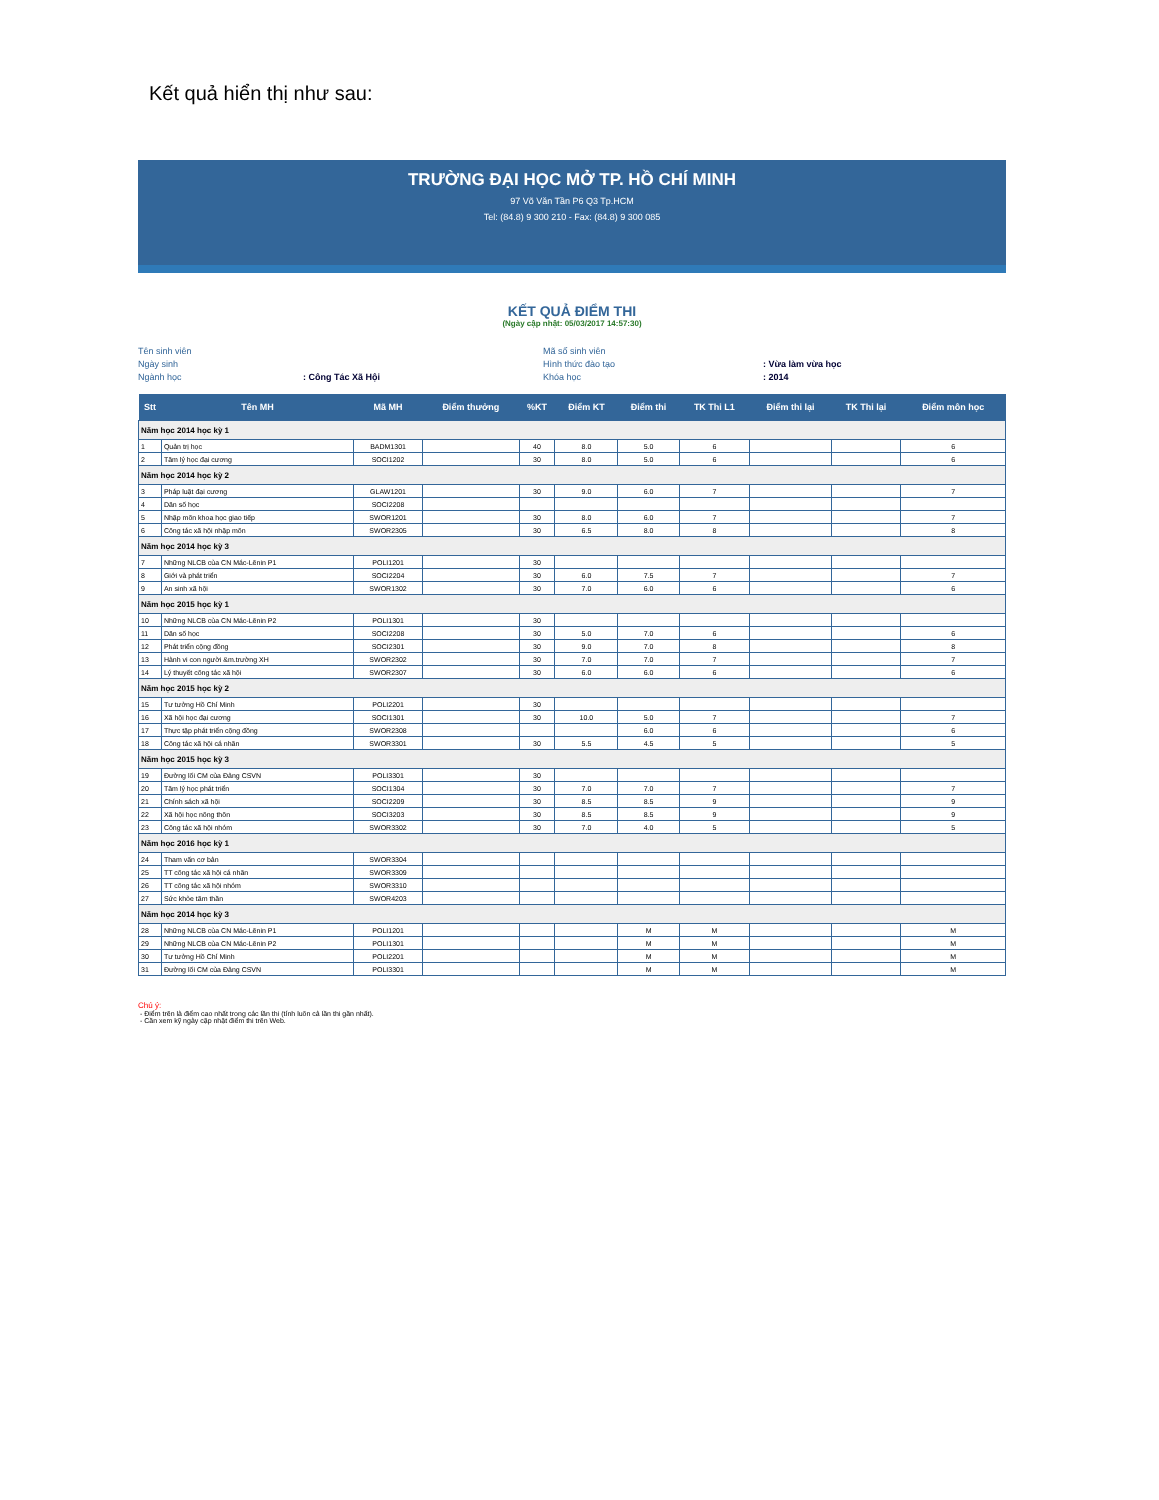Kết quả hiển thị như sau:
TRƯỜNG ĐẠI HỌC MỞ TP. HỒ CHÍ MINH
97 Võ Văn Tần P6 Q3 Tp.HCM
Tel: (84.8) 9 300 210 - Fax: (84.8) 9 300 085
KẾT QUẢ ĐIỂM THI
(Ngày cập nhật: 05/03/2017 14:57:30)
Tên sinh viên
Mã số sinh viên
Ngày sinh
Hình thức đào tạo
: Vừa làm vừa học
Ngành học
: Công Tác Xã Hội
Khóa học
: 2014
| Stt | Tên MH | Mã MH | Điểm thưởng | %KT | Điểm KT | Điểm thi | TK Thi L1 | Điểm thi lại | TK Thi lại | Điểm môn học |
| --- | --- | --- | --- | --- | --- | --- | --- | --- | --- | --- |
| Năm học 2014 học kỳ 1 | | | | | | | | | | |
| 1 | Quản trị học | BADM1301 | | 40 | 8.0 | 5.0 | 6 | | | 6 |
| 2 | Tâm lý học đại cương | SOCI1202 | | 30 | 8.0 | 5.0 | 6 | | | 6 |
| Năm học 2014 học kỳ 2 | | | | | | | | | | |
| 3 | Pháp luật đại cương | GLAW1201 | | 30 | 9.0 | 6.0 | 7 | | | 7 |
| 4 | Dân số học | SOCI2208 | | | | | | | | |
| 5 | Nhập môn khoa học giao tiếp | SWOR1201 | | 30 | 8.0 | 6.0 | 7 | | | 7 |
| 6 | Công tác xã hội nhập môn | SWOR2305 | | 30 | 6.5 | 8.0 | 8 | | | 8 |
| Năm học 2014 học kỳ 3 | | | | | | | | | | |
| 7 | Những NLCB của CN Mác-Lênin P1 | POLI1201 | | 30 | | | | | | |
| 8 | Giới và phát triển | SOCI2204 | | 30 | 6.0 | 7.5 | 7 | | | 7 |
| 9 | An sinh xã hội | SWOR1302 | | 30 | 7.0 | 6.0 | 6 | | | 6 |
| Năm học 2015 học kỳ 1 | | | | | | | | | | |
| 10 | Những NLCB của CN Mác-Lênin P2 | POLI1301 | | 30 | | | | | | |
| 11 | Dân số học | SOCI2208 | | 30 | 5.0 | 7.0 | 6 | | | 6 |
| 12 | Phát triển cộng đồng | SOCI2301 | | 30 | 9.0 | 7.0 | 8 | | | 8 |
| 13 | Hành vi con người &m.trường XH | SWOR2302 | | 30 | 7.0 | 7.0 | 7 | | | 7 |
| 14 | Lý thuyết công tác xã hội | SWOR2307 | | 30 | 6.0 | 6.0 | 6 | | | 6 |
| Năm học 2015 học kỳ 2 | | | | | | | | | | |
| 15 | Tư tưởng Hồ Chí Minh | POLI2201 | | 30 | | | | | | |
| 16 | Xã hội học đại cương | SOCI1301 | | 30 | 10.0 | 5.0 | 7 | | | 7 |
| 17 | Thực tập phát triển cộng đồng | SWOR2308 | | | | 6.0 | 6 | | | 6 |
| 18 | Công tác xã hội cá nhân | SWOR3301 | | 30 | 5.5 | 4.5 | 5 | | | 5 |
| Năm học 2015 học kỳ 3 | | | | | | | | | | |
| 19 | Đường lối CM của Đảng CSVN | POLI3301 | | 30 | | | | | | |
| 20 | Tâm lý học phát triển | SOCI1304 | | 30 | 7.0 | 7.0 | 7 | | | 7 |
| 21 | Chính sách xã hội | SOCI2209 | | 30 | 8.5 | 8.5 | 9 | | | 9 |
| 22 | Xã hội học nông thôn | SOCI3203 | | 30 | 8.5 | 8.5 | 9 | | | 9 |
| 23 | Công tác xã hội nhóm | SWOR3302 | | 30 | 7.0 | 4.0 | 5 | | | 5 |
| Năm học 2016 học kỳ 1 | | | | | | | | | | |
| 24 | Tham vấn cơ bản | SWOR3304 | | | | | | | | |
| 25 | TT công tác xã hội cá nhân | SWOR3309 | | | | | | | | |
| 26 | TT công tác xã hội nhóm | SWOR3310 | | | | | | | | |
| 27 | Sức khỏe tâm thần | SWOR4203 | | | | | | | | |
| Năm học 2014 học kỳ 3 | | | | | | | | | | |
| 28 | Những NLCB của CN Mác-Lênin P1 | POLI1201 | | | | M | M | | | M |
| 29 | Những NLCB của CN Mác-Lênin P2 | POLI1301 | | | | M | M | | | M |
| 30 | Tư tưởng Hồ Chí Minh | POLI2201 | | | | M | M | | | M |
| 31 | Đường lối CM của Đảng CSVN | POLI3301 | | | | M | M | | | M |
Chú ý:
- Điểm trên là điểm cao nhất trong các lần thi (tính luôn cả lần thi gần nhất).
- Cần xem kỹ ngày cập nhật điểm thi trên Web.